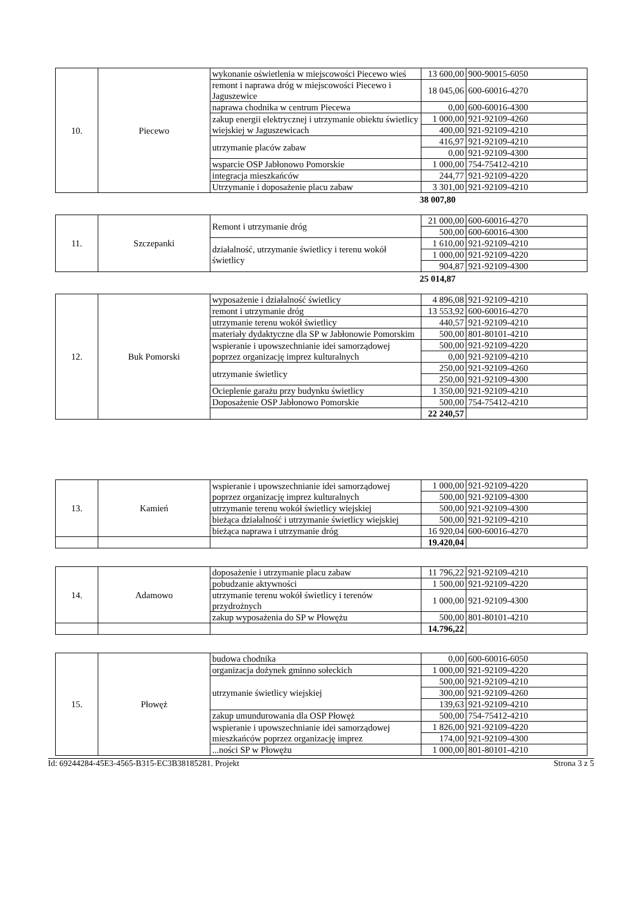| 10. | Piecewo | wykonanie oświetlenia w miejscowości Piecewo wieś | 13 600,00 | 900-90015-6050 |
| | | remont i naprawa dróg w miejscowości Piecewo i Jaguszewice | 18 045,06 | 600-60016-4270 |
| | | naprawa chodnika w centrum Piecewa | 0,00 | 600-60016-4300 |
| | | zakup energii elektrycznej i utrzymanie obiektu świetlicy wiejskiej w Jaguszewicach | 1 000,00 | 921-92109-4260 |
| | | | 400,00 | 921-92109-4210 |
| | | utrzymanie placów zabaw | 416,97 | 921-92109-4210 |
| | | | 0,00 | 921-92109-4300 |
| | | wsparcie OSP Jabłonowo Pomorskie | 1 000,00 | 754-75412-4210 |
| | | integracja mieszkańców | 244,77 | 921-92109-4220 |
| | | Utrzymanie i doposażenie placu zabaw | 3 301,00 | 921-92109-4210 |
38 007,80
| 11. | Szczepanki | Remont i utrzymanie dróg | 21 000,00 | 600-60016-4270 |
| | | | 500,00 | 600-60016-4300 |
| | | działalność, utrzymanie świetlicy i terenu wokół świetlicy | 1 610,00 | 921-92109-4210 |
| | | | 1 000,00 | 921-92109-4220 |
| | | | 904,87 | 921-92109-4300 |
25 014,87
| 12. | Buk Pomorski | wyposażenie i działalność świetlicy | 4 896,08 | 921-92109-4210 |
| | | remont i utrzymanie dróg | 13 553,92 | 600-60016-4270 |
| | | utrzymanie terenu wokół świetlicy | 440,57 | 921-92109-4210 |
| | | materiały dydaktyczne dla SP w Jabłonowie Pomorskim | 500,00 | 801-80101-4210 |
| | | wspieranie i upowszechnianie idei samorządowej poprzez organizację imprez kulturalnych | 500,00 | 921-92109-4220 |
| | | | 0,00 | 921-92109-4210 |
| | | utrzymanie świetlicy | 250,00 | 921-92109-4260 |
| | | | 250,00 | 921-92109-4300 |
| | | Ocieplenie garażu przy budynku świetlicy | 1 350,00 | 921-92109-4210 |
| | | Doposażenie OSP Jabłonowo Pomorskie | 500,00 | 754-75412-4210 |
| | | | 22 240,57 | |
| 13. | Kamień | wspieranie i upowszechnianie idei samorządowej poprzez organizację imprez kulturalnych | 1 000,00 | 921-92109-4220 |
| | | | 500,00 | 921-92109-4300 |
| | | utrzymanie terenu wokół świetlicy wiejskiej | 500,00 | 921-92109-4300 |
| | | bieżąca działalność i utrzymanie świetlicy wiejskiej | 500,00 | 921-92109-4210 |
| | | bieżąca naprawa i utrzymanie dróg | 16 920,04 | 600-60016-4270 |
| | | | 19.420,04 | |
| 14. | Adamowo | doposażenie i utrzymanie placu zabaw | 11 796,22 | 921-92109-4210 |
| | | pobudzanie aktywności | 1 500,00 | 921-92109-4220 |
| | | utrzymanie terenu wokół świetlicy i terenów przydrożnych | 1 000,00 | 921-92109-4300 |
| | | zakup wyposażenia do SP w Płowężu | 500,00 | 801-80101-4210 |
| | | | 14.796,22 | |
| 15. | Płowęż | budowa chodnika | 0,00 | 600-60016-6050 |
| | | organizacja dożynek gminno sołeckich | 1 000,00 | 921-92109-4220 |
| | | utrzymanie świetlicy wiejskiej | 500,00 | 921-92109-4210 |
| | | | 300,00 | 921-92109-4260 |
| | | | 139,63 | 921-92109-4210 |
| | | zakup umundurowania dla OSP Płowęż | 500,00 | 754-75412-4210 |
| | | wspieranie i upowszechnianie idei samorządowej mieszkańców poprzez organizację imprez | 1 826,00 | 921-92109-4220 |
| | | | 174,00 | 921-92109-4300 |
| | | ...ności SP w Płowężu | 1 000,00 | 801-80101-4210 |
Id: 69244284-45E3-4565-B315-EC3B38185281. Projekt Strona 3 z 5